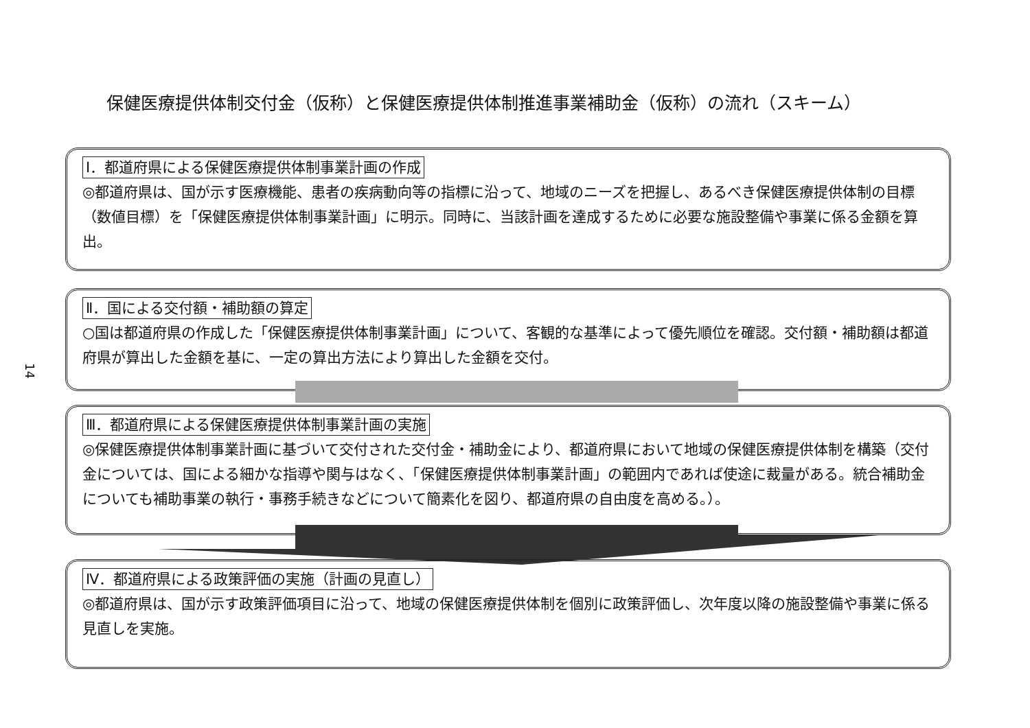保健医療提供体制交付金（仮称）と保健医療提供体制推進事業補助金（仮称）の流れ（スキーム）
14
Ⅰ．都道府県による保健医療提供体制事業計画の作成
◎都道府県は、国が示す医療機能、患者の疾病動向等の指標に沿って、地域のニーズを把握し、あるべき保健医療提供体制の目標（数値目標）を「保健医療提供体制事業計画」に明示。同時に、当該計画を達成するために必要な施設整備や事業に係る金額を算出。
Ⅱ．国による交付額・補助額の算定
○国は都道府県の作成した「保健医療提供体制事業計画」について、客観的な基準によって優先順位を確認。交付額・補助額は都道府県が算出した金額を基に、一定の算出方法により算出した金額を交付。
Ⅲ．都道府県による保健医療提供体制事業計画の実施
◎保健医療提供体制事業計画に基づいて交付された交付金・補助金により、都道府県において地域の保健医療提供体制を構築（交付金については、国による細かな指導や関与はなく、「保健医療提供体制事業計画」の範囲内であれば使途に裁量がある。統合補助金についても補助事業の執行・事務手続きなどについて簡素化を図り、都道府県の自由度を高める。）。
Ⅳ．都道府県による政策評価の実施（計画の見直し）
◎都道府県は、国が示す政策評価項目に沿って、地域の保健医療提供体制を個別に政策評価し、次年度以降の施設整備や事業に係る見直しを実施。